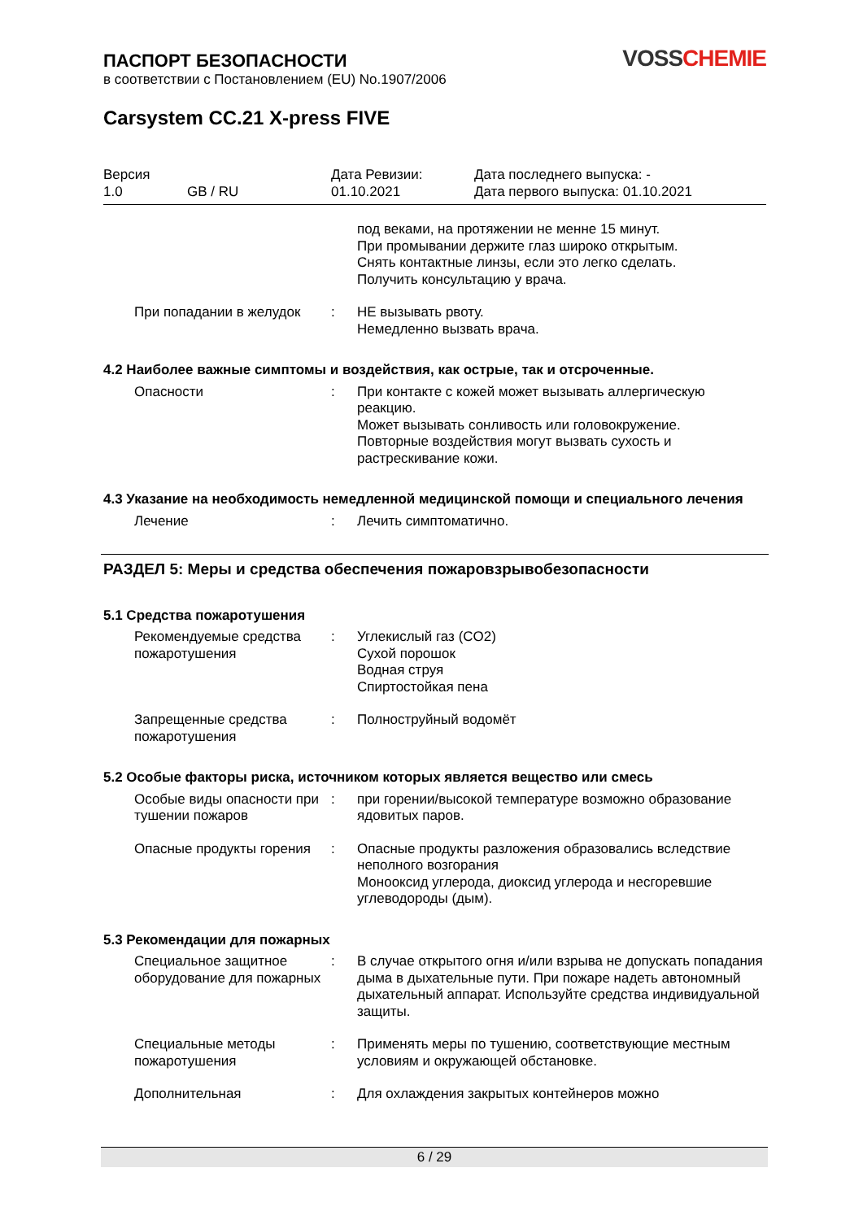VOSS CHEMIE
ПАСПОРТ БЕЗОПАСНОСТИ
в соответствии с Постановлением (EU) No.1907/2006
Carsystem CC.21 X-press FIVE
Версия
1.0
GB / RU Дата Ревизии:
01.10.2021
Дата последнего выпуска: -
Дата первого выпуска: 01.10.2021
под веками, на протяжении не менне 15 минут.
При промывании держите глаз широко открытым.
Снять контактные линзы, если это легко сделать.
Получить консультацию у врача.
При попадании в желудок : НЕ вызывать рвоту.
Немедленно вызвать врача.
4.2 Наиболее важные симптомы и воздействия, как острые, так и отсроченные.
Опасности : При контакте с кожей может вызывать аллергическую реакцию.
Может вызывать сонливость или головокружение.
Повторные воздействия могут вызвать сухость и растрескивание кожи.
4.3 Указание на необходимость немедленной медицинской помощи и специального лечения
Лечение : Лечить симптоматично.
РАЗДЕЛ 5: Меры и средства обеспечения пожаровзрывобезопасности
5.1 Средства пожаротушения
Рекомендуемые средства пожаротушения
: Углекислый газ (CO2)
Сухой порошок
Водная струя
Спиртостойкая пена
Запрещенные средства пожаротушения
: Полноструйный водомёт
5.2 Особые факторы риска, источником которых является вещество или смесь
Особые виды опасности при тушении пожаров
: при горении/высокой температуре возможно образование ядовитых паров.
Опасные продукты горения
: Опасные продукты разложения образовались вследствие неполного возгорания
Монооксид углерода, диоксид углерода и несгоревшие углеводороды (дым).
5.3 Рекомендации для пожарных
Специальное защитное оборудование для пожарных
: В случае открытого огня и/или взрыва не допускать попадания дыма в дыхательные пути. При пожаре надеть автономный дыхательный аппарат. Используйте средства индивидуальной защиты.
Специальные методы пожаротушения
: Применять меры по тушению, соответствующие местным условиям и окружающей обстановке.
Дополнительная : Для охлаждения закрытых контейнеров можно
6 / 29